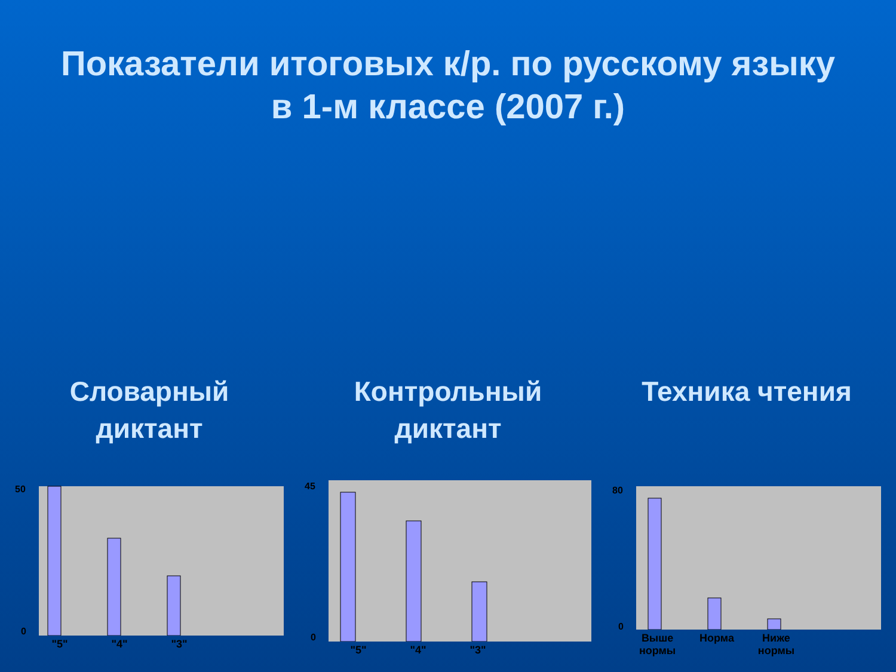Показатели итоговых к/р. по русскому языку
в 1-м классе (2007 г.)
Словарный
диктант
50
0
"5" "4" "3"
Контрольный
диктант
45
0
"5" "4" "3"
Техника чтения
80
0
Выше
нормы Норма Ниже
нормы